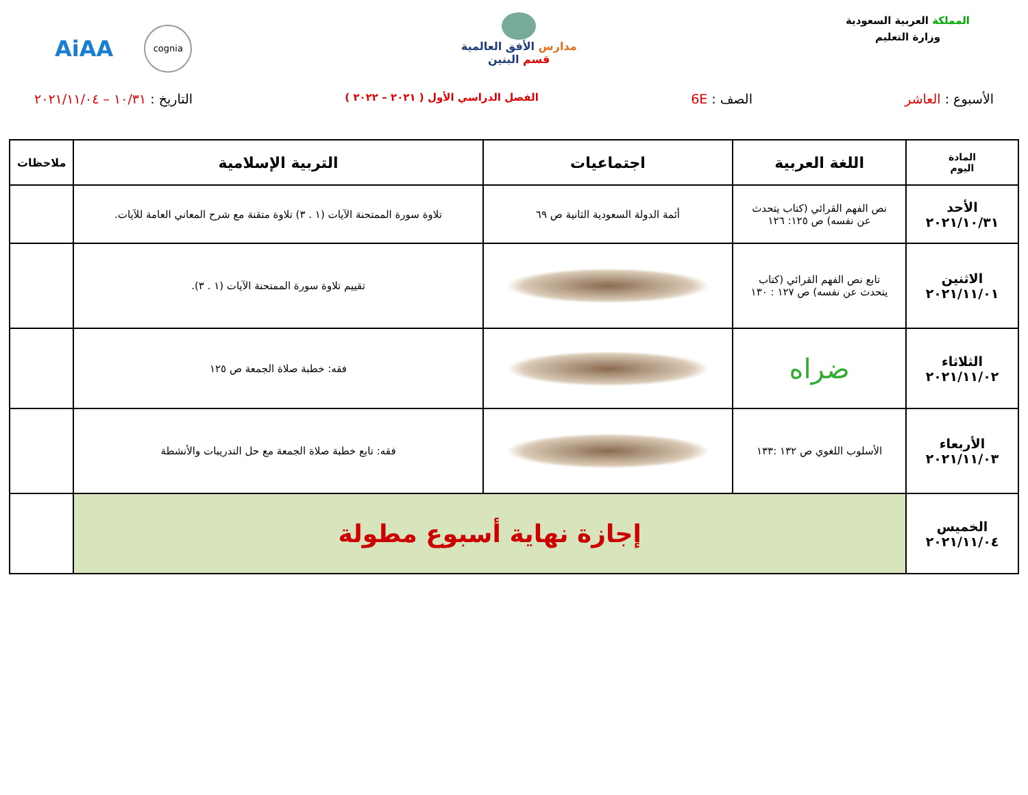المملكة العربية السعودية
وزارة التعليم
مدارس الأفق العالمية
قسم البنين
AiAA cognia
الأسبوع : العاشر الصف : 6E الفصل الدراسي الأول ( ٢٠٢١ – ٢٠٢٢ ) التاريخ : ١٠/٣١ – ٢٠٢١/١١/٠٤
| المادة اليوم | اللغة العربية | اجتماعيات | التربية الإسلامية | ملاحظات |
| --- | --- | --- | --- | --- |
| الأحد ٢٠٢١/١٠/٣١ | نص الفهم القرائي (كتاب يتحدث عن نفسه) ص ١٢٥: ١٢٦ | أئمة الدولة السعودية الثانية ص ٦٩ | تلاوة سورة الممتحنة الآيات (١ . ٣) تلاوة متقنة مع شرح المعاني العامة للآيات. | |
| الاثنين ٢٠٢١/١١/٠١ | تابع نص الفهم القرائي (كتاب يتحدث عن نفسه) ص ١٢٧ : ١٣٠ | | تقييم تلاوة سورة الممتحنة الآيات (١ . ٣). | |
| الثلاثاء ٢٠٢١/١١/٠٢ | ضراه | | فقه: خطبة صلاة الجمعة ص ١٢٥ | |
| الأربعاء ٢٠٢١/١١/٠٣ | الأسلوب اللغوي ص ١٣٢ :١٣٣ | | فقه: تابع خطبة صلاة الجمعة مع حل التدريبات والأنشطة | |
| الخميس ٢٠٢١/١١/٠٤ | إجازة نهاية أسبوع مطولة | | | |